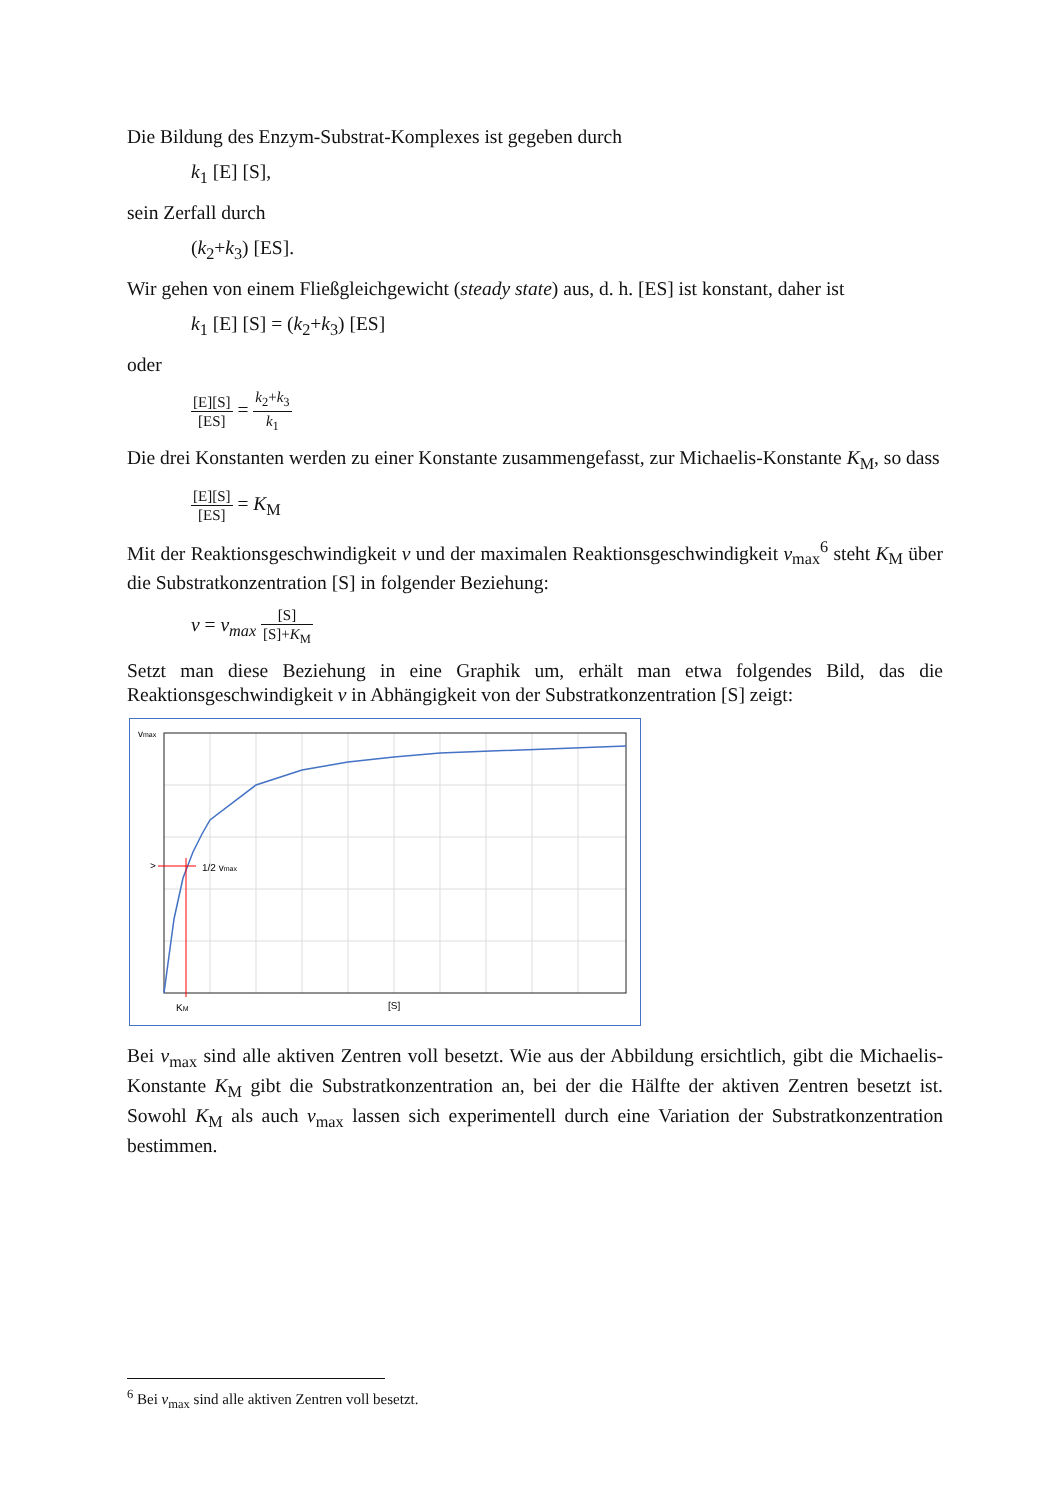Die Bildung des Enzym-Substrat-Komplexes ist gegeben durch
k<sub>1</sub> [E] [S],
sein Zerfall durch
(k<sub>2</sub>+k<sub>3</sub>) [ES].
Wir gehen von einem Fließgleichgewicht (steady state) aus, d. h. [ES] ist konstant, daher ist
k<sub>1</sub> [E] [S] = (k<sub>2</sub>+k<sub>3</sub>) [ES]
oder
[E][S] [ES] = k<sub>2</sub>+k<sub>3</sub> k<sub>1</sub>
Die drei Konstanten werden zu einer Konstante zusammengefasst, zur Michaelis-Konstante K<sub>M</sub>, so dass
[E][S] [ES] = K<sub>M</sub>
Mit der Reaktionsgeschwindigkeit v und der maximalen Reaktionsgeschwindigkeit v<sub>max</sub><sup>6</sup> steht K<sub>M</sub> über die Substratkonzentration [S] in folgender Beziehung:
v = v<sub>max</sub> [S] [S]+K<sub>M</sub>
Setzt man diese Beziehung in eine Graphik um, erhält man etwa folgendes Bild, das die Reaktionsgeschwindigkeit v in Abhängigkeit von der Substratkonzentration [S] zeigt:
vmax
>
1/2 vmax
KM
[S]
Bei v<sub>max</sub> sind alle aktiven Zentren voll besetzt. Wie aus der Abbildung ersichtlich, gibt die Michaelis-Konstante K<sub>M</sub> gibt die Substratkonzentration an, bei der die Hälfte der aktiven Zentren besetzt ist. Sowohl K<sub>M</sub> als auch v<sub>max</sub> lassen sich experimentell durch eine Variation der Substratkonzentration bestimmen.
<sup>6</sup> Bei v<sub>max</sub> sind alle aktiven Zentren voll besetzt.